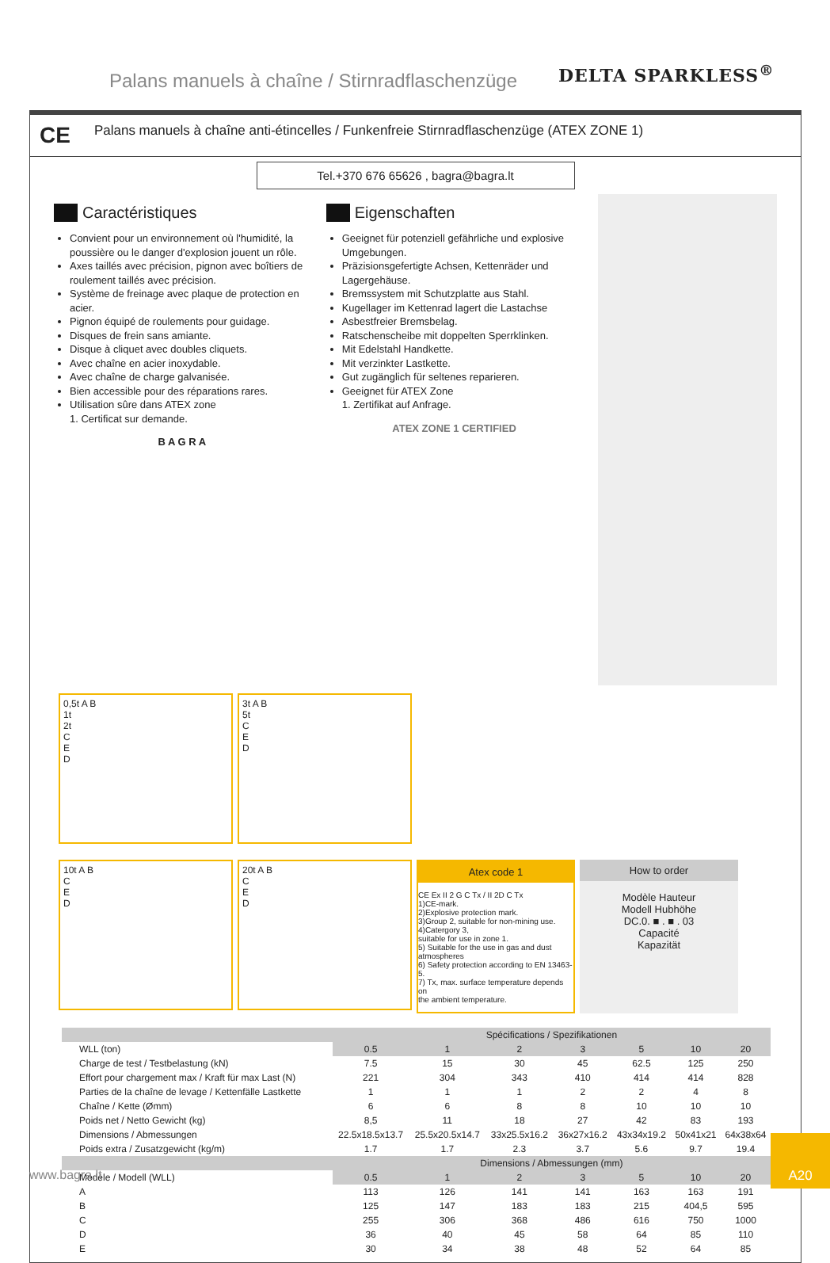Palans manuels à chaîne / Stirnradflaschenzüge
DELTA SPARKLESS<sup>®</sup>
CE Palans manuels à chaîne anti-étincelles / Funkenfreie Stirnradflaschenzüge (ATEX ZONE 1)
Tel.+370 676 65626 , bagra@bagra.lt
Caractéristiques
Convient pour un environnement où l'humidité, la poussière ou le danger d'explosion jouent un rôle.
Axes taillés avec précision, pignon avec boîtiers de roulement taillés avec précision.
Système de freinage avec plaque de protection en acier.
Pignon équipé de roulements pour guidage.
Disques de frein sans amiante.
Disque à cliquet avec doubles cliquets.
Avec chaîne en acier inoxydable.
Avec chaîne de charge galvanisée.
Bien accessible pour des réparations rares.
Utilisation sûre dans ATEX zone
1. Certificat sur demande.
B A G R A
Eigenschaften
Geeignet für potenziell gefährliche und explosive Umgebungen.
Präzisionsgefertigte Achsen, Kettenräder und Lagergehäuse.
Bremssystem mit Schutzplatte aus Stahl.
Kugellager im Kettenrad lagert die Lastachse
Asbestfreier Bremsbelag.
Ratschenscheibe mit doppelten Sperrklinken.
Mit Edelstahl Handkette.
Mit verzinkter Lastkette.
Gut zugänglich für seltenes reparieren.
Geeignet für ATEX Zone
1. Zertifikat auf Anfrage.
ATEX ZONE 1 CERTIFIED
0,5t A B
1t
2t
C
E
D
3t A B
5t
C
E
D
10t A B
C
E
D
20t A B
C
E
D
Atex code 1
CE Ex II 2 G C Tx / II 2D C Tx
1)CE-mark.
2)Explosive protection mark.
3)Group 2, suitable for non-mining use.
4)Catergory 3,
suitable for use in zone 1.
5) Suitable for the use in gas and dust atmospheres
6) Safety protection according to EN 13463-5.
7) Tx, max. surface temperature depends on
the ambient temperature.
How to order
Modèle Hauteur
Modell Hubhöhe
DC.0. ■ . ■ . 03
Capacité
Kapazität
| | Spécifications / Spezifikationen | | | | | | |
| --- | --- | --- | --- | --- | --- | --- | --- |
| WLL (ton) | 0.5 | 1 | 2 | 3 | 5 | 10 | 20 |
| Charge de test / Testbelastung (kN) | 7.5 | 15 | 30 | 45 | 62.5 | 125 | 250 |
| Effort pour chargement max / Kraft für max Last (N) | 221 | 304 | 343 | 410 | 414 | 414 | 828 |
| Parties de la chaîne de levage / Kettenfälle Lastkette | 1 | 1 | 1 | 2 | 2 | 4 | 8 |
| Chaîne / Kette (Ømm) | 6 | 6 | 8 | 8 | 10 | 10 | 10 |
| Poids net / Netto Gewicht (kg) | 8,5 | 11 | 18 | 27 | 42 | 83 | 193 |
| Dimensions / Abmessungen | 22.5x18.5x13.7 | 25.5x20.5x14.7 | 33x25.5x16.2 | 36x27x16.2 | 43x34x19.2 | 50x41x21 | 64x38x64 |
| Poids extra / Zusatzgewicht (kg/m) | 1.7 | 1.7 | 2.3 | 3.7 | 5.6 | 9.7 | 19.4 |
| | Dimensions / Abmessungen (mm) | | | | | | |
| Modèle / Modell (WLL) | 0.5 | 1 | 2 | 3 | 5 | 10 | 20 |
| A | 113 | 126 | 141 | 141 | 163 | 163 | 191 |
| B | 125 | 147 | 183 | 183 | 215 | 404,5 | 595 |
| C | 255 | 306 | 368 | 486 | 616 | 750 | 1000 |
| D | 36 | 40 | 45 | 58 | 64 | 85 | 110 |
| E | 30 | 34 | 38 | 48 | 52 | 64 | 85 |
www.bagra.lt A20